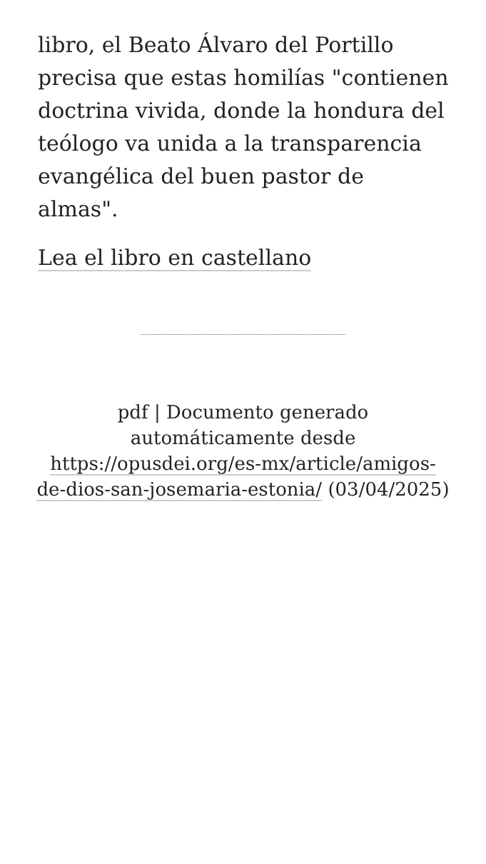libro, el Beato Álvaro del Portillo precisa que estas homilías "contienen doctrina vivida, donde la hondura del teólogo va unida a la transparencia evangélica del buen pastor de almas".
Lea el libro en castellano
pdf | Documento generado automáticamente desde https://opusdei.org/es-mx/article/amigos-de-dios-san-josemaria-estonia/ (03/04/2025)